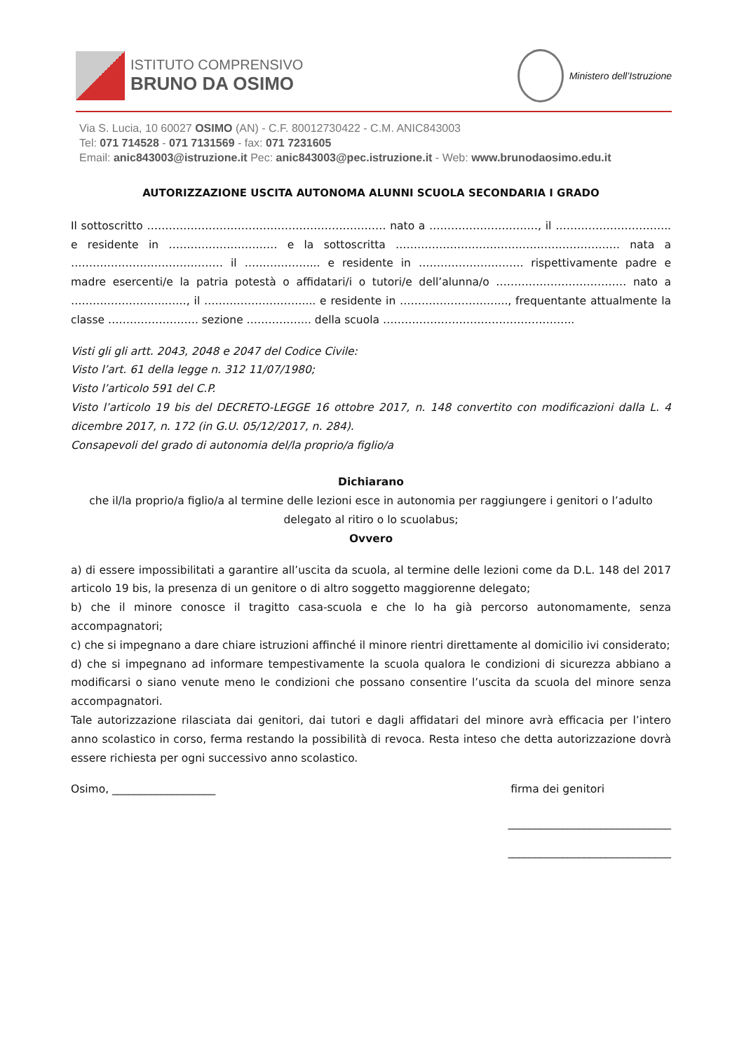ISTITUTO COMPRENSIVO
BRUNO DA OSIMO
Ministero dell’Istruzione
Via S. Lucia, 10 60027 OSIMO (AN) - C.F. 80012730422 - C.M. ANIC843003
Tel: 071 714528 - 071 7131569 - fax: 071 7231605
Email: anic843003@istruzione.it Pec: anic843003@pec.istruzione.it - Web: www.brunodaosimo.edu.it
AUTORIZZAZIONE USCITA AUTONOMA ALUNNI SCUOLA SECONDARIA I GRADO
Il sottoscritto ………………………………………………………… nato a …………………………, il ………………………….. e residente in ………………………… e la sottoscritta ………………………………………………….…. nata a …………………………………… il ………………... e residente in …………………….…. rispettivamente padre e madre esercenti/e la patria potestà o affidatari/i o tutori/e dell’alunna/o ……………………………… nato a ……………………..……, il ……………………….... e residente in ………………………..., frequentante attualmente la classe ……………………. sezione ……………... della scuola ……………………………………………..
Visti gli gli artt. 2043, 2048 e 2047 del Codice Civile:
Visto l’art. 61 della legge n. 312 11/07/1980;
Visto l’articolo 591 del C.P.
Visto l’articolo 19 bis del DECRETO-LEGGE 16 ottobre 2017, n. 148 convertito con modificazioni dalla L. 4 dicembre 2017, n. 172 (in G.U. 05/12/2017, n. 284).
Consapevoli del grado di autonomia del/la proprio/a figlio/a
Dichiarano
che il/la proprio/a figlio/a al termine delle lezioni esce in autonomia per raggiungere i genitori o l’adulto delegato al ritiro o lo scuolabus;
Ovvero
a) di essere impossibilitati a garantire all’uscita da scuola, al termine delle lezioni come da D.L. 148 del 2017 articolo 19 bis, la presenza di un genitore o di altro soggetto maggiorenne delegato;
b) che il minore conosce il tragitto casa-scuola e che lo ha già percorso autonomamente, senza accompagnatori;
c) che si impegnano a dare chiare istruzioni affinché il minore rientri direttamente al domicilio ivi considerato;
d) che si impegnano ad informare tempestivamente la scuola qualora le condizioni di sicurezza abbiano a modificarsi o siano venute meno le condizioni che possano consentire l’uscita da scuola del minore senza accompagnatori.
Tale autorizzazione rilasciata dai genitori, dai tutori e dagli affidatari del minore avrà efficacia per l’intero anno scolastico in corso, ferma restando la possibilità di revoca. Resta inteso che detta autorizzazione dovrà essere richiesta per ogni successivo anno scolastico.
Osimo, ___________________ firma dei genitori
______________________________
______________________________